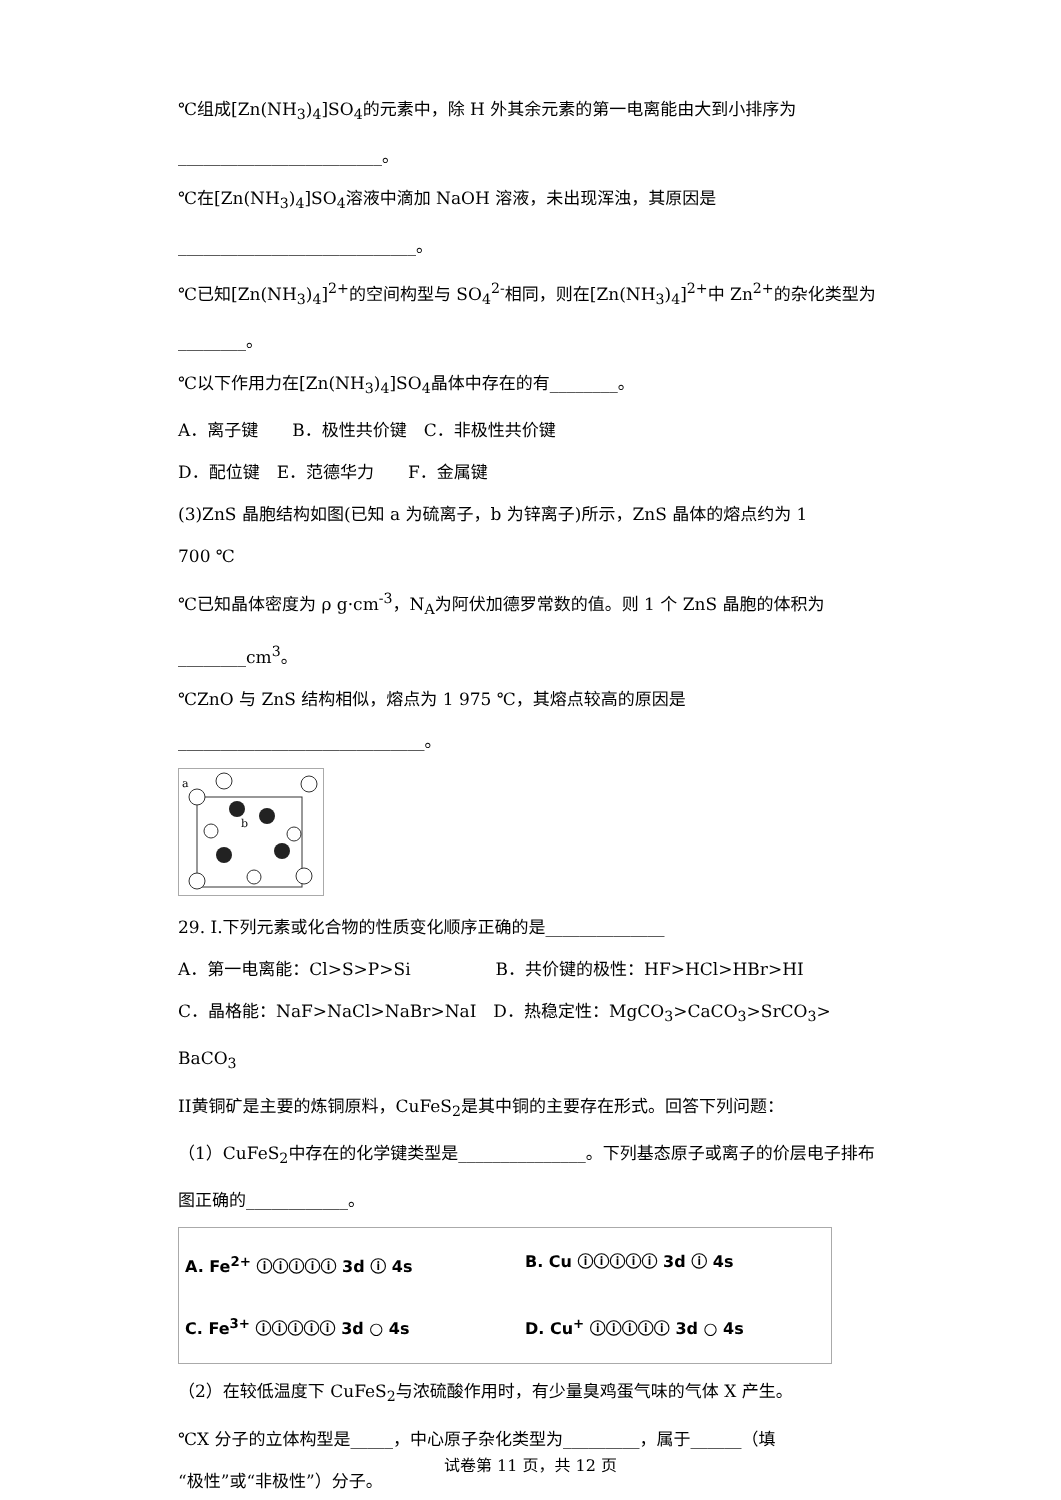℃组成[Zn(NH<sub>3</sub>)<sub>4</sub>]SO<sub>4</sub>的元素中，除 H 外其余元素的第一电离能由大到小排序为
________________________。
℃在[Zn(NH<sub>3</sub>)<sub>4</sub>]SO<sub>4</sub>溶液中滴加 NaOH 溶液，未出现浑浊，其原因是
____________________________。
℃已知[Zn(NH<sub>3</sub>)<sub>4</sub>]<sup>2+</sup>的空间构型与 SO<sub>4</sub><sup>2-</sup>相同，则在[Zn(NH<sub>3</sub>)<sub>4</sub>]<sup>2+</sup>中 Zn<sup>2+</sup>的杂化类型为
________。
℃以下作用力在[Zn(NH<sub>3</sub>)<sub>4</sub>]SO<sub>4</sub>晶体中存在的有________。
A．离子键　　B．极性共价键　C．非极性共价键
D．配位键　E．范德华力　　F．金属键
(3)ZnS 晶胞结构如图(已知 a 为硫离子，b 为锌离子)所示，ZnS 晶体的熔点约为 1
700 ℃
℃已知晶体密度为 ρ g·cm<sup>-3</sup>，N<sub>A</sub>为阿伏加德罗常数的值。则 1 个 ZnS 晶胞的体积为
________cm<sup>3</sup>。
℃ZnO 与 ZnS 结构相似，熔点为 1 975 ℃，其熔点较高的原因是
_____________________________。
a
b
29. I.下列元素或化合物的性质变化顺序正确的是______________
A．第一电离能：Cl>S>P>Si　　　　　B．共价键的极性：HF>HCl>HBr>HI
C．晶格能：NaF>NaCl>NaBr>NaI　D．热稳定性：MgCO<sub>3</sub>>CaCO<sub>3</sub>>SrCO<sub>3</sub>>
BaCO<sub>3</sub>
II黄铜矿是主要的炼铜原料，CuFeS<sub>2</sub>是其中铜的主要存在形式。回答下列问题：
（1）CuFeS<sub>2</sub>中存在的化学键类型是_______________。下列基态原子或离子的价层电子排布图正确的____________。
A. Fe<sup>2+</sup> ⓘⓘⓘⓘⓘ 3d ⓘ 4s B. Cu ⓘⓘⓘⓘⓘ 3d ⓘ 4s
C. Fe<sup>3+</sup> ⓘⓘⓘⓘⓘ 3d ○ 4s D. Cu<sup>+</sup> ⓘⓘⓘⓘⓘ 3d ○ 4s
（2）在较低温度下 CuFeS<sub>2</sub>与浓硫酸作用时，有少量臭鸡蛋气味的气体 X 产生。
℃X 分子的立体构型是_____，中心原子杂化类型为_________，属于______（填
“极性”或“非极性”）分子。
试卷第 11 页，共 12 页